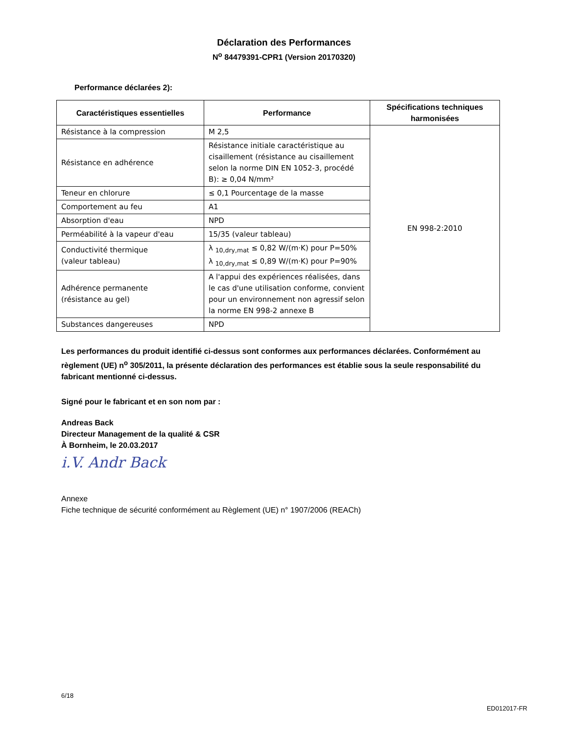Déclaration des Performances
N<sup>o</sup> 84479391-CPR1 (Version 20170320)
Performance déclarées 2):
| Caractéristiques essentielles | Performance | Spécifications techniques harmonisées |
| --- | --- | --- |
| Résistance à la compression | M 2,5 | EN 998-2:2010 |
| Résistance en adhérence | Résistance initiale caractéristique au cisaillement (résistance au cisaillement selon la norme DIN EN 1052-3, procédé B): ≥ 0,04 N/mm² | |
| Teneur en chlorure | ≤ 0,1 Pourcentage de la masse | |
| Comportement au feu | A1 | |
| Absorption d'eau | NPD | |
| Perméabilité à la vapeur d'eau | 15/35 (valeur tableau) | |
| Conductivité thermique (valeur tableau) | λ <sub>10,dry,mat</sub> ≤ 0,82 W/(m·K) pour P=50% λ <sub>10,dry,mat</sub> ≤ 0,89 W/(m·K) pour P=90% | |
| Adhérence permanente (résistance au gel) | A l'appui des expériences réalisées, dans le cas d'une utilisation conforme, convient pour un environnement non agressif selon la norme EN 998-2 annexe B | |
| Substances dangereuses | NPD | |
Les performances du produit identifié ci-dessus sont conformes aux performances déclarées. Conformément au règlement (UE) n<sup>o</sup> 305/2011, la présente déclaration des performances est établie sous la seule responsabilité du fabricant mentionné ci-dessus.
Signé pour le fabricant et en son nom par :
Andreas Back
Directeur Management de la qualité & CSR
À Bornheim, le 20.03.2017
i.V. Andr Back
Annexe
Fiche technique de sécurité conformément au Règlement (UE) n° 1907/2006 (REACh)
6/18
ED012017-FR